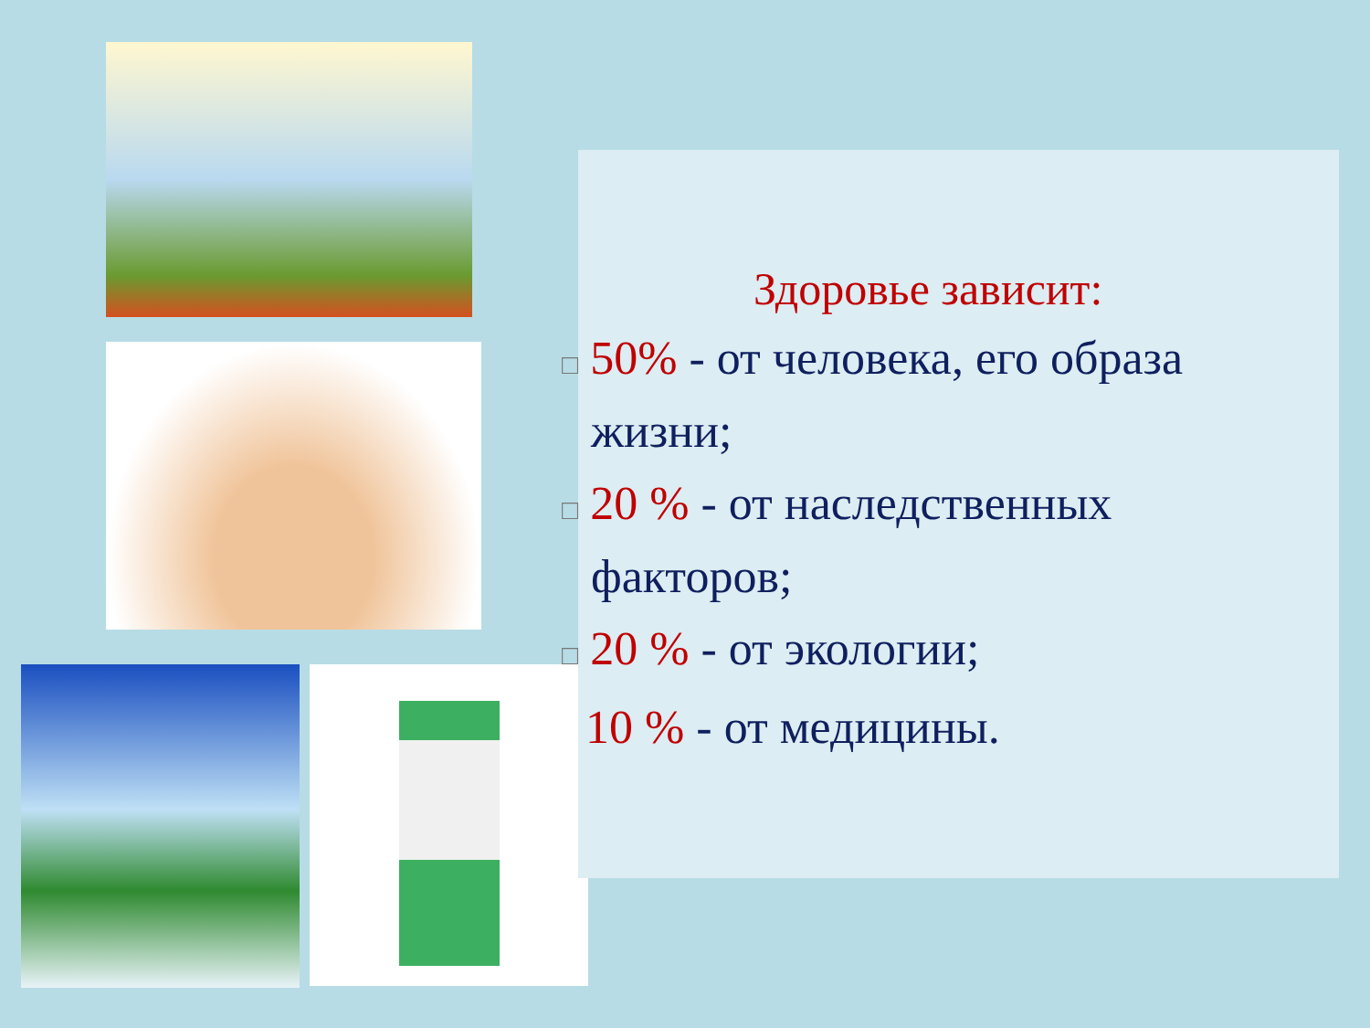Здоровье зависит:
□ 50% - от человека, его образа жизни;
□ 20 % - от наследственных факторов;
□ 20 % - от экологии;
10 % - от медицины.